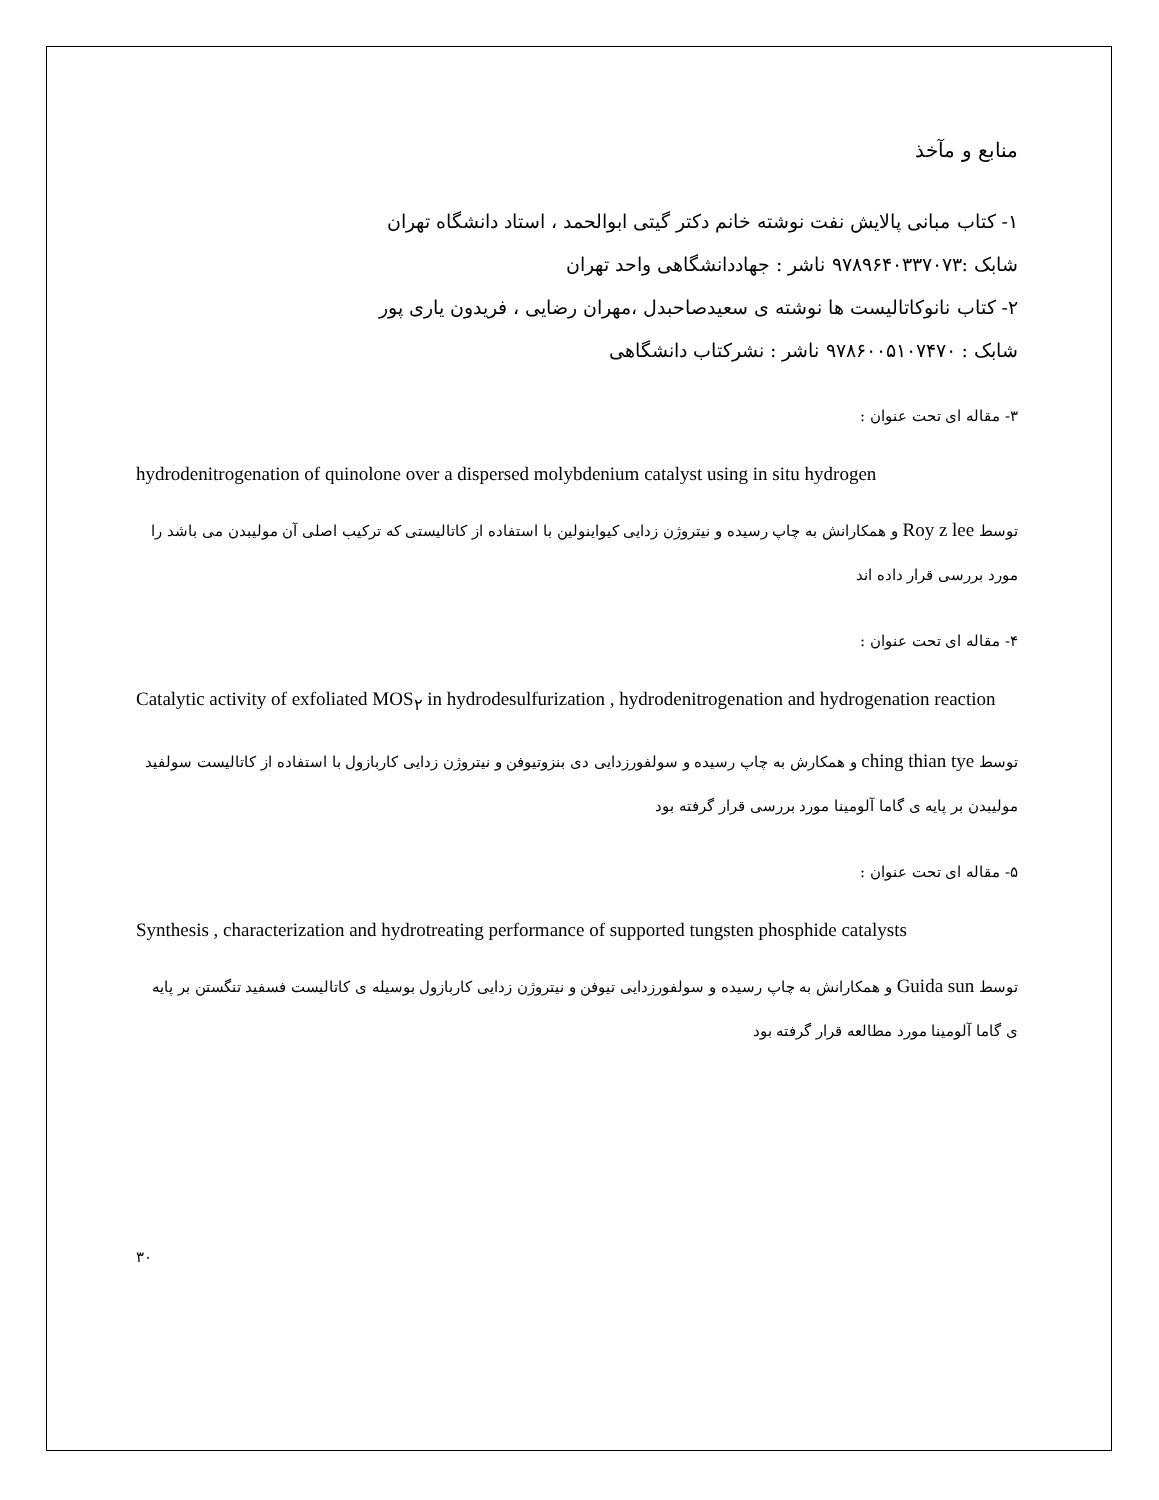منابع و مآخذ
۱- کتاب مبانی پالایش نفت نوشته خانم دکتر گیتی ابوالحمد ، استاد دانشگاه تهران
شابک :۹۷۸۹۶۴۰۳۳۷۰۷۳ ناشر : جهاددانشگاهی واحد تهران
۲- کتاب نانوکاتالیست ها نوشته ی سعیدصاحبدل ،مهران رضایی ، فریدون یاری پور
شابک : ۹۷۸۶۰۰۵۱۰۷۴۷۰ ناشر : نشرکتاب دانشگاهی
۳- مقاله ای تحت عنوان :
hydrodenitrogenation of quinolone over a dispersed molybdenium catalyst using in situ hydrogen
توسط Roy z lee و همکارانش به چاپ رسیده و نیتروژن زدایی کیواینولین با استفاده از کاتالیستی که ترکیب اصلی آن مولیبدن می باشد را مورد بررسی قرار داده اند
۴- مقاله ای تحت عنوان :
Catalytic activity of exfoliated MOS<sub>۲</sub> in hydrodesulfurization , hydrodenitrogenation and hydrogenation reaction
توسط ching thian tye و همکارش به چاپ رسیده و سولفورزدایی دی بنزوتیوفن و نیتروژن زدایی کاربازول با استفاده از کاتالیست سولفید مولیبدن بر پایه ی گاما آلومینا مورد بررسی قرار گرفته بود
۵- مقاله ای تحت عنوان :
Synthesis , characterization and hydrotreating performance of supported tungsten phosphide catalysts
توسط Guida sun و همکارانش به چاپ رسیده و سولفورزدایی تیوفن و نیتروژن زدایی کاربازول بوسیله ی کاتالیست فسفید تنگستن بر پایه ی گاما آلومینا مورد مطالعه قرار گرفته بود
۳۰